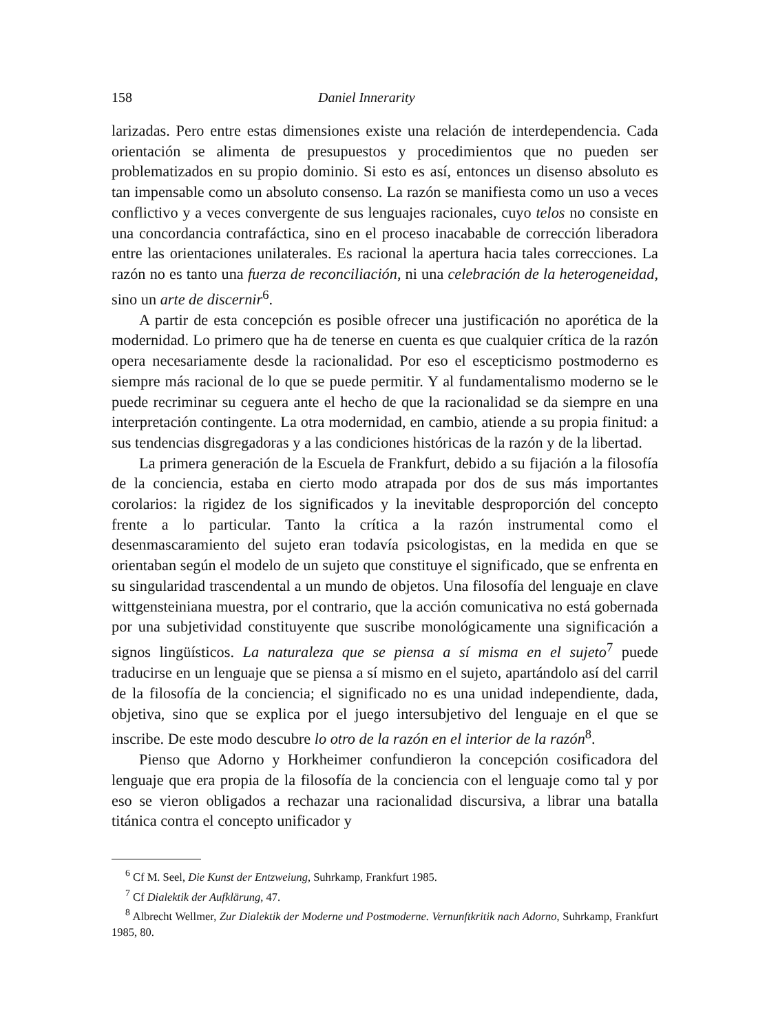158 Daniel Innerarity
larizadas. Pero entre estas dimensiones existe una relación de interdependencia. Cada orientación se alimenta de presupuestos y procedimientos que no pueden ser problematizados en su propio dominio. Si esto es así, entonces un disenso absoluto es tan impensable como un absoluto consenso. La razón se manifiesta como un uso a veces conflictivo y a veces convergente de sus lenguajes racionales, cuyo telos no consiste en una concordancia contrafáctica, sino en el proceso inacabable de corrección liberadora entre las orientaciones unilaterales. Es racional la apertura hacia tales correcciones. La razón no es tanto una fuerza de reconciliación, ni una celebración de la heterogeneidad, sino un arte de discernir<sup>6</sup>.
A partir de esta concepción es posible ofrecer una justificación no aporética de la modernidad. Lo primero que ha de tenerse en cuenta es que cualquier crítica de la razón opera necesariamente desde la racionalidad. Por eso el escepticismo postmoderno es siempre más racional de lo que se puede permitir. Y al fundamentalismo moderno se le puede recriminar su ceguera ante el hecho de que la racionalidad se da siempre en una interpretación contingente. La otra modernidad, en cambio, atiende a su propia finitud: a sus tendencias disgregadoras y a las condiciones históricas de la razón y de la libertad.
La primera generación de la Escuela de Frankfurt, debido a su fijación a la filosofía de la conciencia, estaba en cierto modo atrapada por dos de sus más importantes corolarios: la rigidez de los significados y la inevitable desproporción del concepto frente a lo particular. Tanto la crítica a la razón instrumental como el desenmascaramiento del sujeto eran todavía psicologistas, en la medida en que se orientaban según el modelo de un sujeto que constituye el significado, que se enfrenta en su singularidad trascendental a un mundo de objetos. Una filosofía del lenguaje en clave wittgensteiniana muestra, por el contrario, que la acción comunicativa no está gobernada por una subjetividad constituyente que suscribe monológicamente una significación a signos lingüísticos. La naturaleza que se piensa a sí misma en el sujeto<sup>7</sup> puede traducirse en un lenguaje que se piensa a sí mismo en el sujeto, apartándolo así del carril de la filosofía de la conciencia; el significado no es una unidad independiente, dada, objetiva, sino que se explica por el juego intersubjetivo del lenguaje en el que se inscribe. De este modo descubre lo otro de la razón en el interior de la razón<sup>8</sup>.
Pienso que Adorno y Horkheimer confundieron la concepción cosificadora del lenguaje que era propia de la filosofía de la conciencia con el lenguaje como tal y por eso se vieron obligados a rechazar una racionalidad discursiva, a librar una batalla titánica contra el concepto unificador y
<sup>6</sup> Cf M. Seel, Die Kunst der Entzweiung, Suhrkamp, Frankfurt 1985.
<sup>7</sup> Cf Dialektik der Aufklärung, 47.
<sup>8</sup> Albrecht Wellmer, Zur Dialektik der Moderne und Postmoderne. Vernunftkritik nach Adorno, Suhrkamp, Frankfurt 1985, 80.